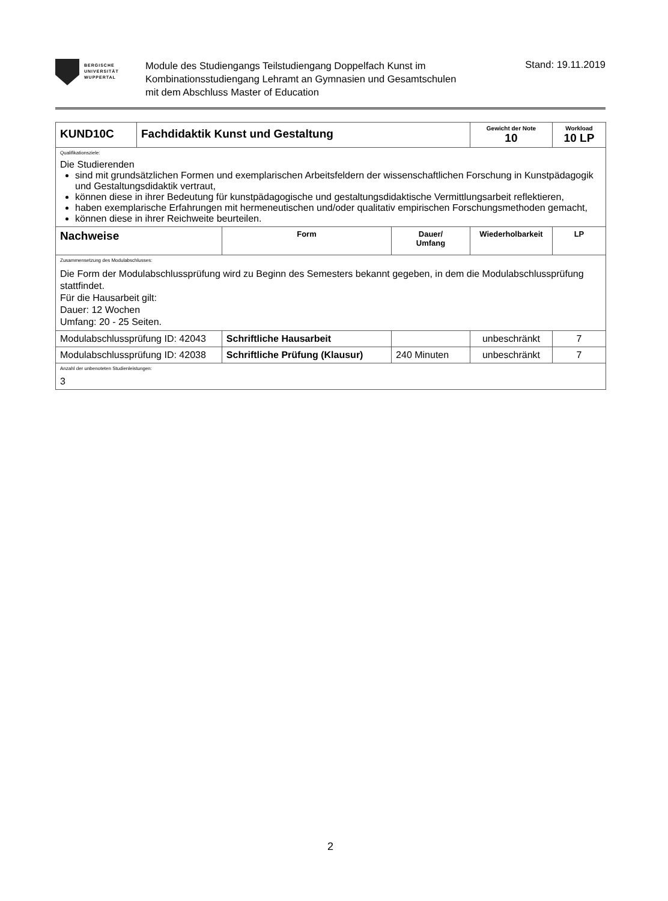BERGISCHE
UNIVERSITÄT
WUPPERTAL
Module des Studiengangs Teilstudiengang Doppelfach Kunst im
Kombinationsstudiengang Lehramt an Gymnasien und Gesamtschulen
mit dem Abschluss Master of Education
Stand: 19.11.2019
| KUND10C | Fachdidaktik Kunst und Gestaltung | | | Gewicht der Note 10 | Workload 10 LP |
| Qualifikationsziele: Die Studierenden sind mit grundsätzlichen Formen und exemplarischen Arbeitsfeldern der wissenschaftlichen Forschung in Kunstpädagogik und Gestaltungsdidaktik vertraut, können diese in ihrer Bedeutung für kunstpädagogische und gestaltungsdidaktische Vermittlungsarbeit reflektieren, haben exemplarische Erfahrungen mit hermeneutischen und/oder qualitativ empirischen Forschungsmethoden gemacht, können diese in ihrer Reichweite beurteilen. | | | | | |
| Nachweise | | Form | Dauer/ Umfang | Wiederholbarkeit | LP |
| Zusammensetzung des Modulabschlusses: Die Form der Modulabschlussprüfung wird zu Beginn des Semesters bekannt gegeben, in dem die Modulabschlussprüfung stattfindet. Für die Hausarbeit gilt: Dauer: 12 Wochen Umfang: 20 - 25 Seiten. | | | | | |
| Modulabschlussprüfung ID: 42043 | | Schriftliche Hausarbeit | | unbeschränkt | 7 |
| Modulabschlussprüfung ID: 42038 | | Schriftliche Prüfung (Klausur) | 240 Minuten | unbeschränkt | 7 |
| Anzahl der unbenoteten Studienleistungen: 3 | | | | | |
2